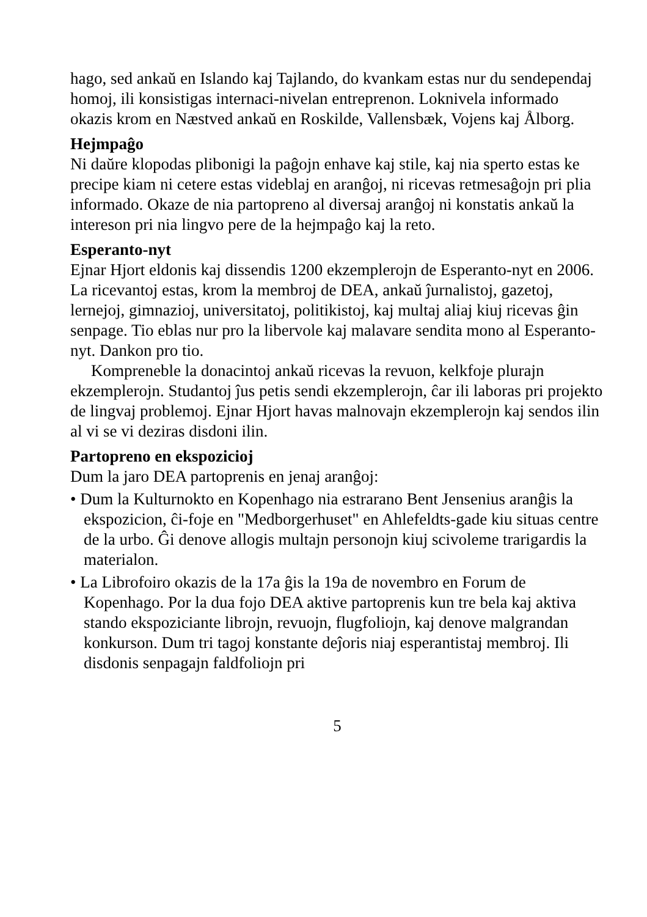hago, sed ankaŭ en Islando kaj Tajlando, do kvankam estas nur du sendependaj homoj, ili konsistigas internaci-nivelan entreprenon. Loknivela informado okazis krom en Næstved ankaŭ en Roskilde, Vallensbæk, Vojens kaj Ålborg.
Hejmpaĝo
Ni daŭre klopodas plibonigi la paĝojn enhave kaj stile, kaj nia sperto estas ke precipe kiam ni cetere estas videblaj en aranĝoj, ni ricevas retmesaĝojn pri plia informado. Okaze de nia partopreno al diversaj aranĝoj ni konstatis ankaŭ la intereson pri nia lingvo pere de la hejmpaĝo kaj la reto.
Esperanto-nyt
Ejnar Hjort eldonis kaj dissendis 1200 ekzemplerojn de Esperanto-nyt en 2006. La ricevantoj estas, krom la membroj de DEA, ankaŭ ĵurnalistoj, gazetoj, lernejoj, gimnazioj, universitatoj, politikistoj, kaj multaj aliaj kiuj ricevas ĝin senpage. Tio eblas nur pro la libervole kaj malavare sendita mono al Esperanto-nyt. Dankon pro tio.
Kompreneble la donacintoj ankaŭ ricevas la revuon, kelkfoje plurajn ekzemplerojn. Studantoj ĵus petis sendi ekzemplerojn, ĉar ili laboras pri projekto de lingvaj problemoj. Ejnar Hjort havas malnovajn ekzemplerojn kaj sendos ilin al vi se vi deziras disdoni ilin.
Partopreno en ekspozicioj
Dum la jaro DEA partoprenis en jenaj aranĝoj:
• Dum la Kulturnokto en Kopenhago nia estrarano Bent Jensenius aranĝis la ekspozicion, ĉi-foje en "Medborgerhuset" en Ahlefeldts-gade kiu situas centre de la urbo. Ĝi denove allogis multajn personojn kiuj scivoleme trarigardis la materialon.
• La Librofoiro okazis de la 17a ĝis la 19a de novembro en Forum de Kopenhago. Por la dua fojo DEA aktive partoprenis kun tre bela kaj aktiva stando ekspoziciante librojn, revuojn, flugfoliojn, kaj denove malgrandan konkurson. Dum tri tagoj konstante deĵoris niaj esperantistaj membroj. Ili disdonis senpagajn faldfoliojn pri
5